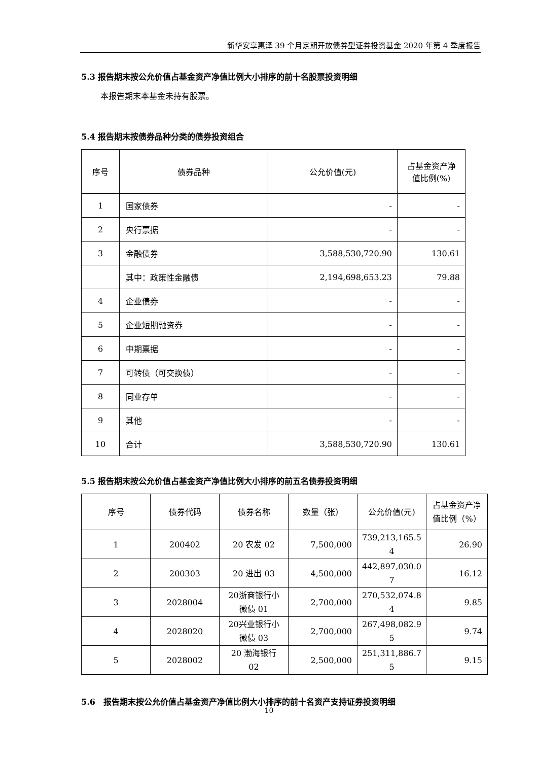新华安享惠泽 39 个月定期开放债券型证券投资基金 2020 年第 4 季度报告
5.3 报告期末按公允价值占基金资产净值比例大小排序的前十名股票投资明细
本报告期末本基金未持有股票。
5.4 报告期末按债券品种分类的债券投资组合
| 序号 | 债券品种 | 公允价值(元) | 占基金资产净 值比例(%) |
| --- | --- | --- | --- |
| 1 | 国家债券 | - | - |
| 2 | 央行票据 | - | - |
| 3 | 金融债券 | 3,588,530,720.90 | 130.61 |
| | 其中：政策性金融债 | 2,194,698,653.23 | 79.88 |
| 4 | 企业债券 | - | - |
| 5 | 企业短期融资券 | - | - |
| 6 | 中期票据 | - | - |
| 7 | 可转债（可交换债） | - | - |
| 8 | 同业存单 | - | - |
| 9 | 其他 | - | - |
| 10 | 合计 | 3,588,530,720.90 | 130.61 |
5.5 报告期末按公允价值占基金资产净值比例大小排序的前五名债券投资明细
| 序号 | 债券代码 | 债券名称 | 数量（张） | 公允价值(元) | 占基金资产净 值比例（%） |
| --- | --- | --- | --- | --- | --- |
| 1 | 200402 | 20 农发 02 | 7,500,000 | 739,213,165.5 4 | 26.90 |
| 2 | 200303 | 20 进出 03 | 4,500,000 | 442,897,030.0 7 | 16.12 |
| 3 | 2028004 | 20浙商银行小 微债 01 | 2,700,000 | 270,532,074.8 4 | 9.85 |
| 4 | 2028020 | 20兴业银行小 微债 03 | 2,700,000 | 267,498,082.9 5 | 9.74 |
| 5 | 2028002 | 20 渤海银行 02 | 2,500,000 | 251,311,886.7 5 | 9.15 |
5.6　报告期末按公允价值占基金资产净值比例大小排序的前十名资产支持证券投资明细
10